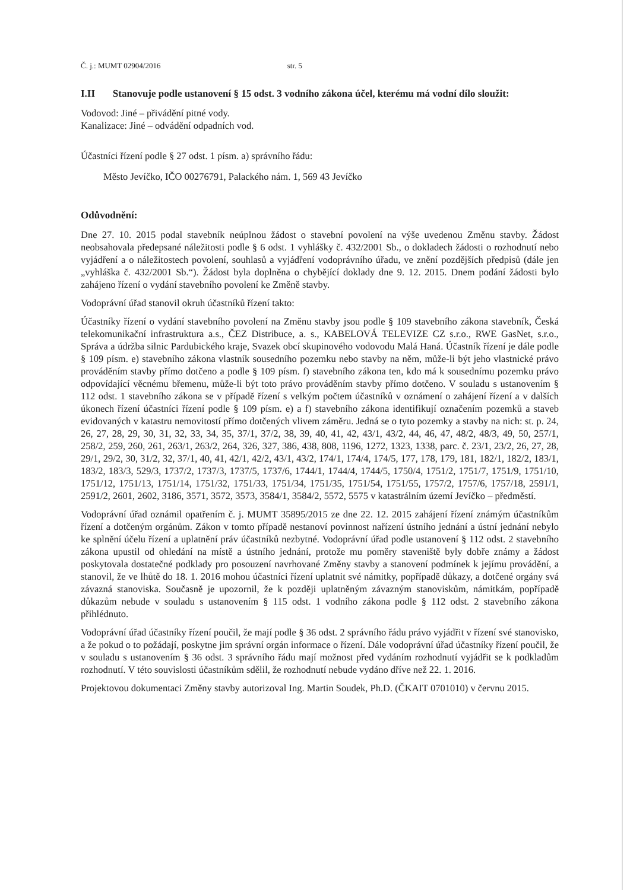Č. j.: MUMT 02904/2016 str. 5
I.II Stanovuje podle ustanovení § 15 odst. 3 vodního zákona účel, kterému má vodní dílo sloužit:
Vodovod: Jiné – přivádění pitné vody.
Kanalizace: Jiné – odvádění odpadních vod.
Účastníci řízení podle § 27 odst. 1 písm. a) správního řádu:
Město Jevíčko, IČO 00276791, Palackého nám. 1, 569 43 Jevíčko
Odůvodnění:
Dne 27. 10. 2015 podal stavebník neúplnou žádost o stavební povolení na výše uvedenou Změnu stavby. Žádost neobsahovala předepsané náležitosti podle § 6 odst. 1 vyhlášky č. 432/2001 Sb., o dokladech žádosti o rozhodnutí nebo vyjádření a o náležitostech povolení, souhlasů a vyjádření vodoprávního úřadu, ve znění pozdějších předpisů (dále jen „vyhláška č. 432/2001 Sb.“). Žádost byla doplněna o chybějící doklady dne 9. 12. 2015. Dnem podání žádosti bylo zahájeno řízení o vydání stavebního povolení ke Změně stavby.
Vodoprávní úřad stanovil okruh účastníků řízení takto:
Účastníky řízení o vydání stavebního povolení na Změnu stavby jsou podle § 109 stavebního zákona stavebník, Česká telekomunikační infrastruktura a.s., ČEZ Distribuce, a. s., KABELOVÁ TELEVIZE CZ s.r.o., RWE GasNet, s.r.o., Správa a údržba silnic Pardubického kraje, Svazek obcí skupinového vodovodu Malá Haná. Účastník řízení je dále podle § 109 písm. e) stavebního zákona vlastník sousedního pozemku nebo stavby na něm, může-li být jeho vlastnické právo prováděním stavby přímo dotčeno a podle § 109 písm. f) stavebního zákona ten, kdo má k sousednímu pozemku právo odpovídající věcnému břemenu, může-li být toto právo prováděním stavby přímo dotčeno. V souladu s ustanovením § 112 odst. 1 stavebního zákona se v případě řízení s velkým počtem účastníků v oznámení o zahájení řízení a v dalších úkonech řízení účastníci řízení podle § 109 písm. e) a f) stavebního zákona identifikují označením pozemků a staveb evidovaných v katastru nemovitostí přímo dotčených vlivem záměru. Jedná se o tyto pozemky a stavby na nich: st. p. 24, 26, 27, 28, 29, 30, 31, 32, 33, 34, 35, 37/1, 37/2, 38, 39, 40, 41, 42, 43/1, 43/2, 44, 46, 47, 48/2, 48/3, 49, 50, 257/1, 258/2, 259, 260, 261, 263/1, 263/2, 264, 326, 327, 386, 438, 808, 1196, 1272, 1323, 1338, parc. č. 23/1, 23/2, 26, 27, 28, 29/1, 29/2, 30, 31/2, 32, 37/1, 40, 41, 42/1, 42/2, 43/1, 43/2, 174/1, 174/4, 174/5, 177, 178, 179, 181, 182/1, 182/2, 183/1, 183/2, 183/3, 529/3, 1737/2, 1737/3, 1737/5, 1737/6, 1744/1, 1744/4, 1744/5, 1750/4, 1751/2, 1751/7, 1751/9, 1751/10, 1751/12, 1751/13, 1751/14, 1751/32, 1751/33, 1751/34, 1751/35, 1751/54, 1751/55, 1757/2, 1757/6, 1757/18, 2591/1, 2591/2, 2601, 2602, 3186, 3571, 3572, 3573, 3584/1, 3584/2, 5572, 5575 v katastrálním území Jevíčko – předměstí.
Vodoprávní úřad oznámil opatřením č. j. MUMT 35895/2015 ze dne 22. 12. 2015 zahájení řízení známým účastníkům řízení a dotčeným orgánům. Zákon v tomto případě nestanoví povinnost nařízení ústního jednání a ústní jednání nebylo ke splnění účelu řízení a uplatnění práv účastníků nezbytné. Vodoprávní úřad podle ustanovení § 112 odst. 2 stavebního zákona upustil od ohledání na místě a ústního jednání, protože mu poměry staveniště byly dobře známy a žádost poskytovala dostatečné podklady pro posouzení navrhované Změny stavby a stanovení podmínek k jejímu provádění, a stanovil, že ve lhůtě do 18. 1. 2016 mohou účastníci řízení uplatnit své námitky, popřípadě důkazy, a dotčené orgány svá závazná stanoviska. Současně je upozornil, že k později uplatněným závazným stanoviskům, námitkám, popřípadě důkazům nebude v souladu s ustanovením § 115 odst. 1 vodního zákona podle § 112 odst. 2 stavebního zákona přihlédnuto.
Vodoprávní úřad účastníky řízení poučil, že mají podle § 36 odst. 2 správního řádu právo vyjádřit v řízení své stanovisko, a že pokud o to požádají, poskytne jim správní orgán informace o řízení. Dále vodoprávní úřad účastníky řízení poučil, že v souladu s ustanovením § 36 odst. 3 správního řádu mají možnost před vydáním rozhodnutí vyjádřit se k podkladům rozhodnutí. V této souvislosti účastníkům sdělil, že rozhodnutí nebude vydáno dříve než 22. 1. 2016.
Projektovou dokumentaci Změny stavby autorizoval Ing. Martin Soudek, Ph.D. (ČKAIT 0701010) v červnu 2015.